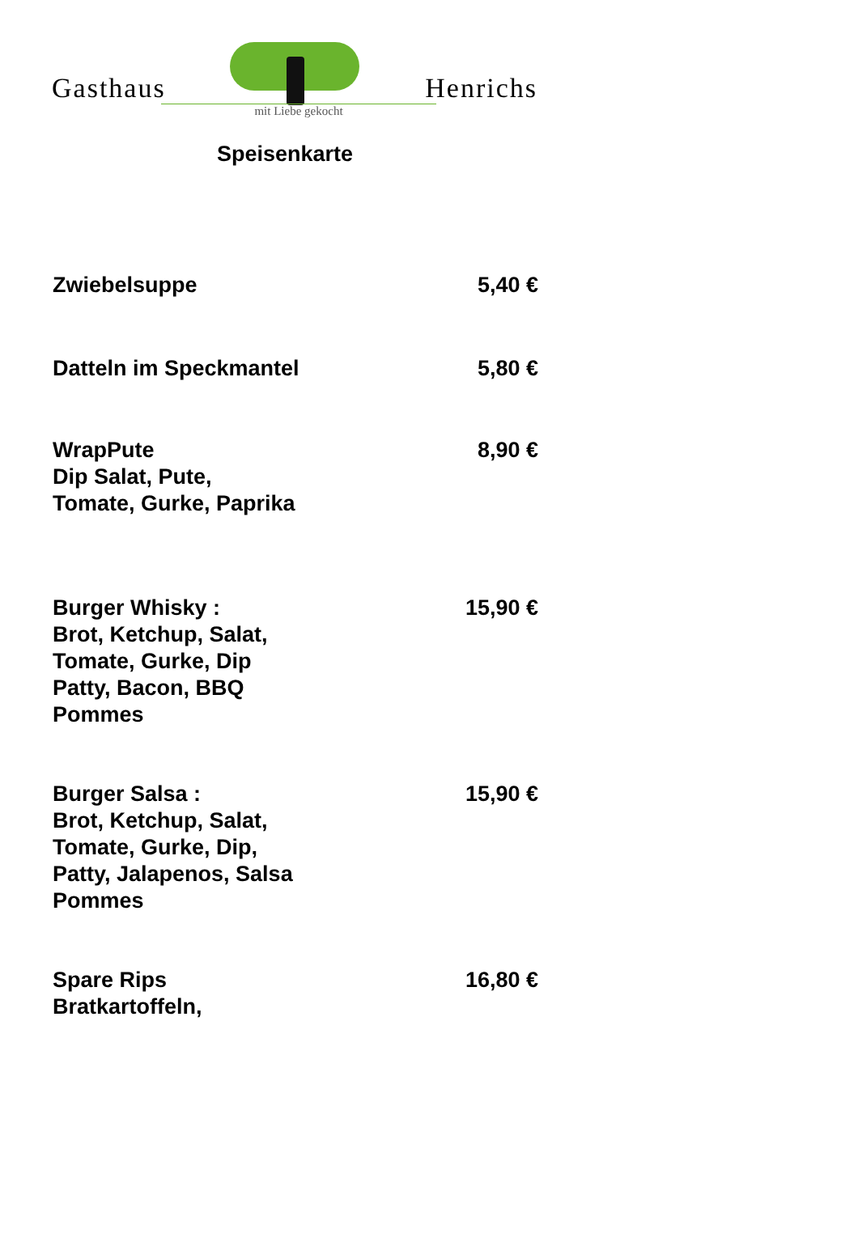Gasthaus Henrichs
mit Liebe gekocht
Speisenkarte
Zwiebelsuppe 5,40 €
Datteln im Speckmantel 5,80 €
WrapPute
Dip Salat, Pute,
Tomate, Gurke, Paprika
8,90 €
Burger Whisky :
Brot, Ketchup, Salat,
Tomate, Gurke, Dip
Patty, Bacon, BBQ
Pommes
15,90 €
Burger Salsa :
Brot, Ketchup, Salat,
Tomate, Gurke, Dip,
Patty, Jalapenos, Salsa
Pommes
15,90 €
Spare Rips
Bratkartoffeln,
16,80 €